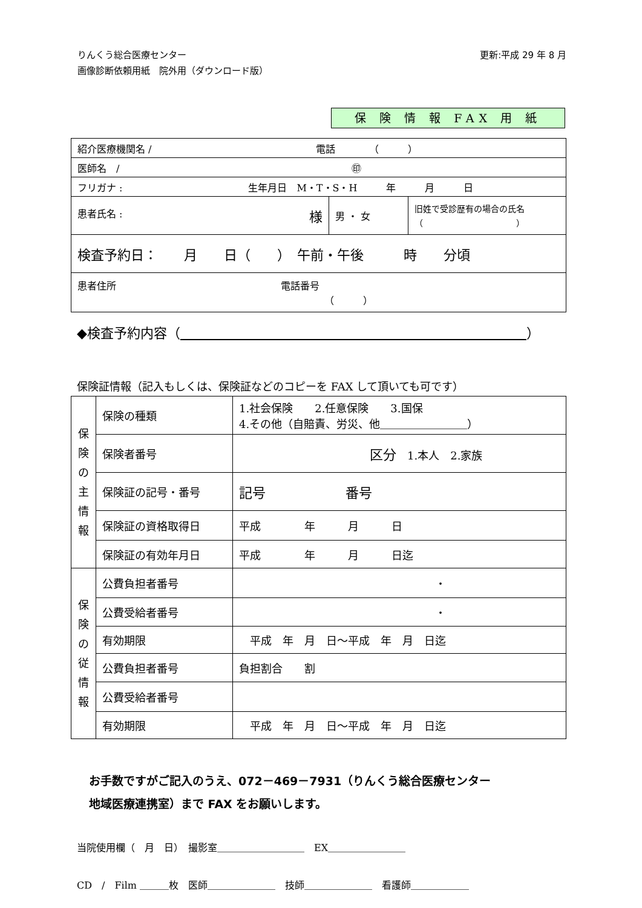りんくう総合医療センター
画像診断依頼用紙　院外用（ダウンロード版）
更新:平成 29 年 8 月
保 険 情 報 FAX 用 紙
| 紹介医療機関名 / 電話 （ ） | | |
| 医師名 / ㊞ | | |
| フリガナ : 生年月日 M・T・S・H 年 月 日 | | |
| 患者氏名 : 様 | 男 ・ 女 | 旧姓で受診歴有の場合の氏名 （ ） |
| 検査予約日： 月 日（ ） 午前・午後 時 分頃 | | |
| 患者住所 電話番号 （ ） | | |
◆検査予約内容（　　　　　　　　　　　　　　　　　　　　　　　　　　 ）
保険証情報（記入もしくは、保険証などのコピーを FAX して頂いても可です）
| 保 険 の 主 情 報 | 保険の種類 | 1.社会保険 2.任意保険 3.国保 4.その他（自賠責、労災、他＿＿＿＿＿＿＿＿） |
| | 保険者番号 | 区分 1.本人 2.家族 |
| | 保険証の記号・番号 | 記号 番号 |
| | 保険証の資格取得日 | 平成 年 月 日 |
| | 保険証の有効年月日 | 平成 年 月 日迄 |
| 保 険 の 従 情 報 | 公費負担者番号 | ・ |
| | 公費受給者番号 | ・ |
| | 有効期限 | 平成 年 月 日～平成 年 月 日迄 |
| | 公費負担者番号 | 負担割合 割 |
| | 公費受給者番号 | |
| | 有効期限 | 平成 年 月 日～平成 年 月 日迄 |
お手数ですがご記入のうえ、072－469－7931（りんくう総合医療センター
地域医療連携室）まで FAX をお願いします。
当院使用欄（　月　日）　撮影室＿＿＿＿＿＿＿＿＿　EX＿＿＿＿＿＿＿＿
CD　/　Film ＿＿＿枚　医師＿＿＿＿＿＿＿　技師＿＿＿＿＿＿＿　看護師＿＿＿＿＿＿